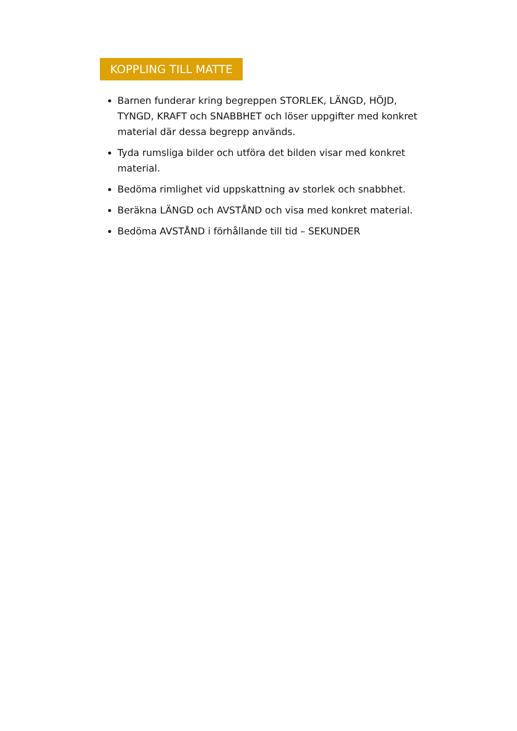KOPPLING TILL MATTE
Barnen funderar kring begreppen STORLEK, LÄNGD, HÖJD, TYNGD, KRAFT och SNABBHET och löser uppgifter med konkret material där dessa begrepp används.
Tyda rumsliga bilder och utföra det bilden visar med konkret material.
Bedöma rimlighet vid uppskattning av storlek och snabbhet.
Beräkna LÄNGD och AVSTÅND och visa med konkret material.
Bedöma AVSTÅND i förhållande till tid – SEKUNDER